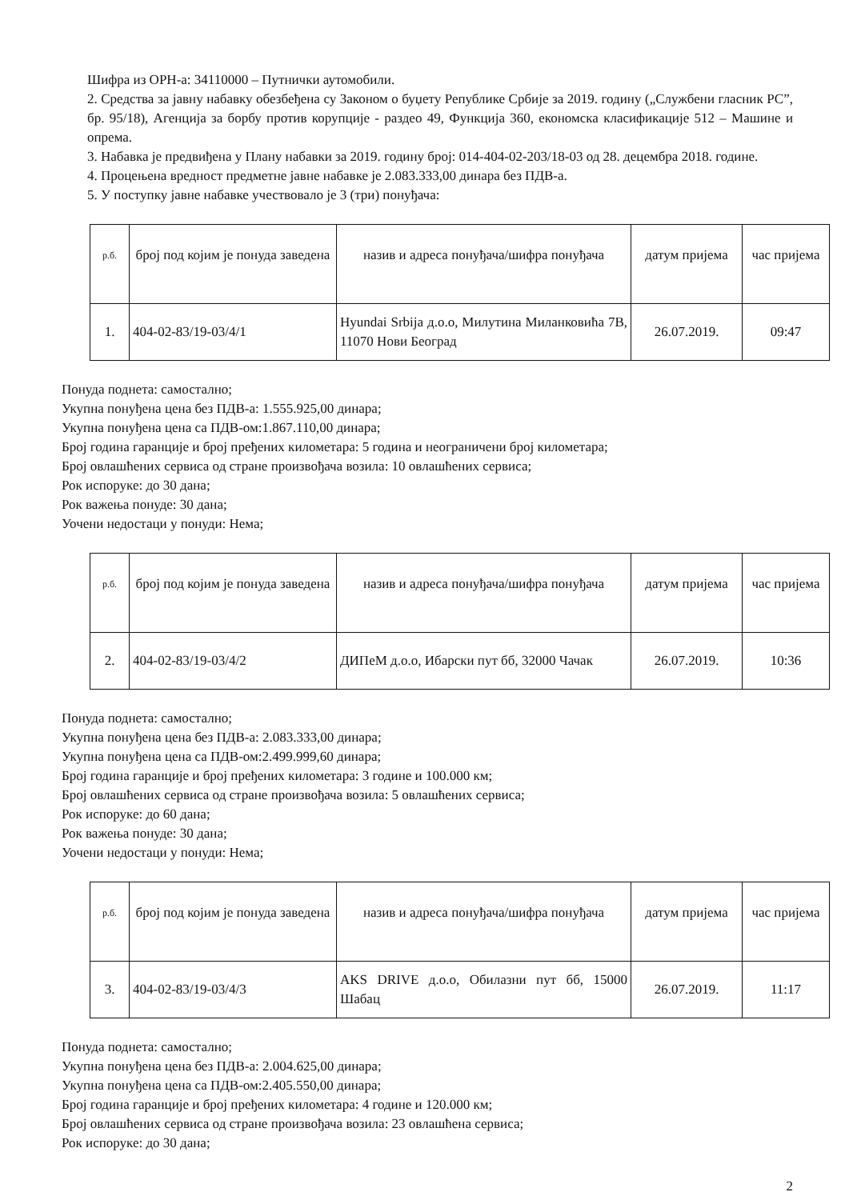Шифра из ОРН-а: 34110000 – Путнички аутомобили.
2. Средства за јавну набавку обезбеђена су Законом о буџету Републике Србије за 2019. годину („Службени гласник РС”, бр. 95/18), Агенција за борбу против корупције - раздео 49, Функција 360, економска класификације 512 – Машине и опрема.
3. Набавка је предвиђена у Плану набавки за 2019. годину број: 014-404-02-203/18-03 од 28. децембра 2018. године.
4. Процењена вредност предметне јавне набавке је 2.083.333,00 динара без ПДВ-а.
5. У поступку јавне набавке учествовало је 3 (три) понуђача:
| р.б. | број под којим је понуда заведена | назив и адреса понуђача/шифра понуђача | датум пријема | час пријема |
| 1. | 404-02-83/19-03/4/1 | Hyundai Srbija д.о.о, Милутина Миланковића 7В, 11070 Нови Београд | 26.07.2019. | 09:47 |
Понуда поднета: самостално;
Укупна понуђена цена без ПДВ-а: 1.555.925,00 динара;
Укупна понуђена цена са ПДВ-ом:1.867.110,00 динара;
Број година гаранције и број пређених километара: 5 година и неограничени број километара;
Број овлашћених сервиса од стране произвођача возила: 10 овлашћених сервиса;
Рок испоруке: до 30 дана;
Рок важења понуде: 30 дана;
Уочени недостаци у понуди: Нема;
| р.б. | број под којим је понуда заведена | назив и адреса понуђача/шифра понуђача | датум пријема | час пријема |
| 2. | 404-02-83/19-03/4/2 | ДИПеМ д.о.о, Ибарски пут бб, 32000 Чачак | 26.07.2019. | 10:36 |
Понуда поднета: самостално;
Укупна понуђена цена без ПДВ-а: 2.083.333,00 динара;
Укупна понуђена цена са ПДВ-ом:2.499.999,60 динара;
Број година гаранције и број пређених километара: 3 године и 100.000 км;
Број овлашћених сервиса од стране произвођача возила: 5 овлашћених сервиса;
Рок испоруке: до 60 дана;
Рок важења понуде: 30 дана;
Уочени недостаци у понуди: Нема;
| р.б. | број под којим је понуда заведена | назив и адреса понуђача/шифра понуђача | датум пријема | час пријема |
| 3. | 404-02-83/19-03/4/3 | AKS DRIVE д.о.о, Обилазни пут бб, 15000 Шабац | 26.07.2019. | 11:17 |
Понуда поднета: самостално;
Укупна понуђена цена без ПДВ-а: 2.004.625,00 динара;
Укупна понуђена цена са ПДВ-ом:2.405.550,00 динара;
Број година гаранције и број пређених километара: 4 године и 120.000 км;
Број овлашћених сервиса од стране произвођача возила: 23 овлашћена сервиса;
Рок испоруке: до 30 дана;
2